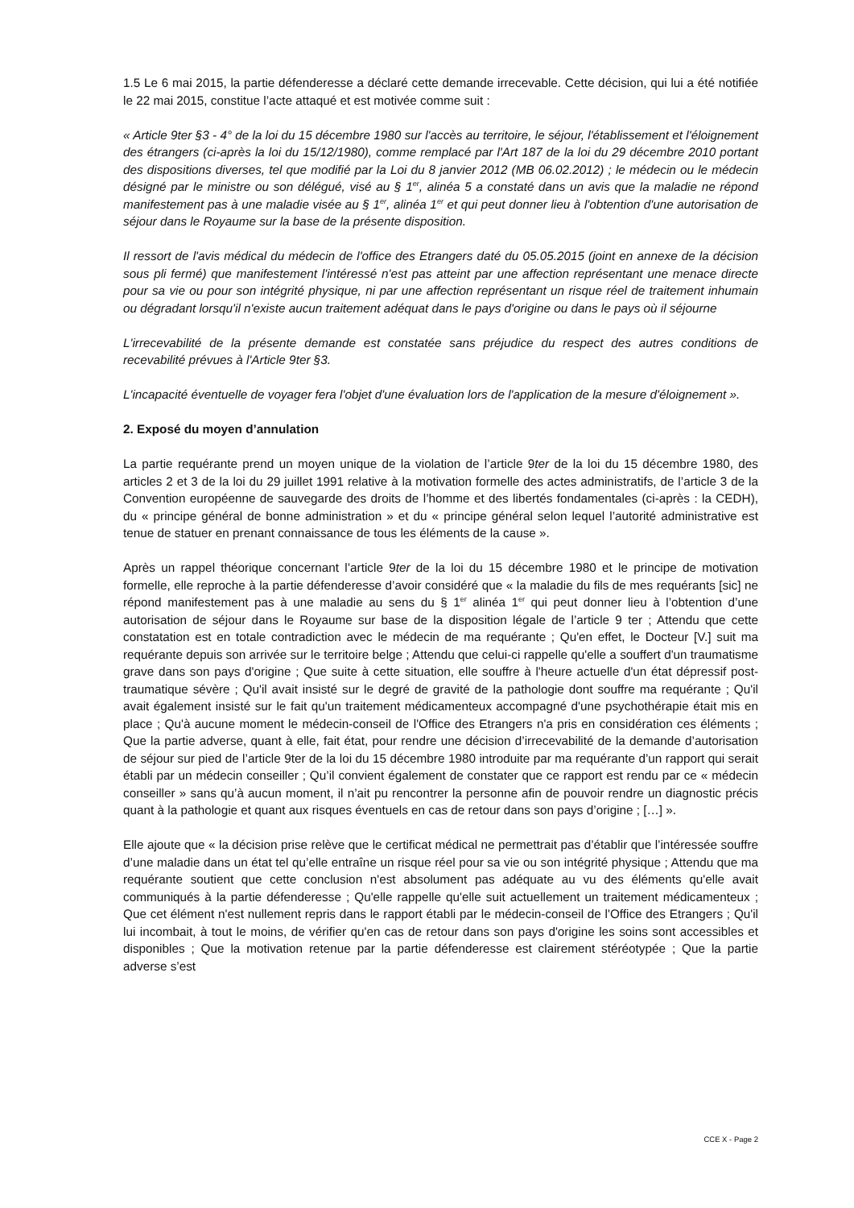1.5 Le 6 mai 2015, la partie défenderesse a déclaré cette demande irrecevable. Cette décision, qui lui a été notifiée le 22 mai 2015, constitue l’acte attaqué et est motivée comme suit :
« Article 9ter §3 - 4° de la loi du 15 décembre 1980 sur l'accès au territoire, le séjour, l'établissement et l'éloignement des étrangers (ci-après la loi du 15/12/1980), comme remplacé par l'Art 187 de la loi du 29 décembre 2010 portant des dispositions diverses, tel que modifié par la Loi du 8 janvier 2012 (MB 06.02.2012) ; le médecin ou le médecin désigné par le ministre ou son délégué, visé au § 1<sup>er</sup>, alinéa 5 a constaté dans un avis que la maladie ne répond manifestement pas à une maladie visée au § 1<sup>er</sup>, alinéa 1<sup>er</sup> et qui peut donner lieu à l'obtention d'une autorisation de séjour dans le Royaume sur la base de la présente disposition.
Il ressort de l'avis médical du médecin de l'office des Etrangers daté du 05.05.2015 (joint en annexe de la décision sous pli fermé) que manifestement l'intéressé n'est pas atteint par une affection représentant une menace directe pour sa vie ou pour son intégrité physique, ni par une affection représentant un risque réel de traitement inhumain ou dégradant lorsqu'il n'existe aucun traitement adéquat dans le pays d'origine ou dans le pays où il séjourne
L'irrecevabilité de la présente demande est constatée sans préjudice du respect des autres conditions de recevabilité prévues à l'Article 9ter §3.
L'incapacité éventuelle de voyager fera l'objet d'une évaluation lors de l'application de la mesure d'éloignement ».
2. Exposé du moyen d’annulation
La partie requérante prend un moyen unique de la violation de l’article 9ter de la loi du 15 décembre 1980, des articles 2 et 3 de la loi du 29 juillet 1991 relative à la motivation formelle des actes administratifs, de l’article 3 de la Convention européenne de sauvegarde des droits de l’homme et des libertés fondamentales (ci-après : la CEDH), du « principe général de bonne administration » et du « principe général selon lequel l’autorité administrative est tenue de statuer en prenant connaissance de tous les éléments de la cause ».
Après un rappel théorique concernant l’article 9ter de la loi du 15 décembre 1980 et le principe de motivation formelle, elle reproche à la partie défenderesse d’avoir considéré que « la maladie du fils de mes requérants [sic] ne répond manifestement pas à une maladie au sens du § 1<sup>er</sup> alinéa 1<sup>er</sup> qui peut donner lieu à l’obtention d’une autorisation de séjour dans le Royaume sur base de la disposition légale de l’article 9 ter ; Attendu que cette constatation est en totale contradiction avec le médecin de ma requérante ; Qu'en effet, le Docteur [V.] suit ma requérante depuis son arrivée sur le territoire belge ; Attendu que celui-ci rappelle qu'elle a souffert d'un traumatisme grave dans son pays d'origine ; Que suite à cette situation, elle souffre à l'heure actuelle d'un état dépressif post-traumatique sévère ; Qu'il avait insisté sur le degré de gravité de la pathologie dont souffre ma requérante ; Qu'il avait également insisté sur le fait qu'un traitement médicamenteux accompagné d'une psychothérapie était mis en place ; Qu'à aucune moment le médecin-conseil de l'Office des Etrangers n'a pris en considération ces éléments ; Que la partie adverse, quant à elle, fait état, pour rendre une décision d’irrecevabilité de la demande d’autorisation de séjour sur pied de l’article 9ter de la loi du 15 décembre 1980 introduite par ma requérante d’un rapport qui serait établi par un médecin conseiller ; Qu’il convient également de constater que ce rapport est rendu par ce « médecin conseiller » sans qu’à aucun moment, il n’ait pu rencontrer la personne afin de pouvoir rendre un diagnostic précis quant à la pathologie et quant aux risques éventuels en cas de retour dans son pays d’origine ; […] ».
Elle ajoute que « la décision prise relève que le certificat médical ne permettrait pas d’établir que l’intéressée souffre d’une maladie dans un état tel qu’elle entraîne un risque réel pour sa vie ou son intégrité physique ; Attendu que ma requérante soutient que cette conclusion n'est absolument pas adéquate au vu des éléments qu'elle avait communiqués à la partie défenderesse ; Qu'elle rappelle qu'elle suit actuellement un traitement médicamenteux ; Que cet élément n'est nullement repris dans le rapport établi par le médecin-conseil de l'Office des Etrangers ; Qu'il lui incombait, à tout le moins, de vérifier qu'en cas de retour dans son pays d'origine les soins sont accessibles et disponibles ; Que la motivation retenue par la partie défenderesse est clairement stéréotypée ; Que la partie adverse s’est
CCE X - Page 2